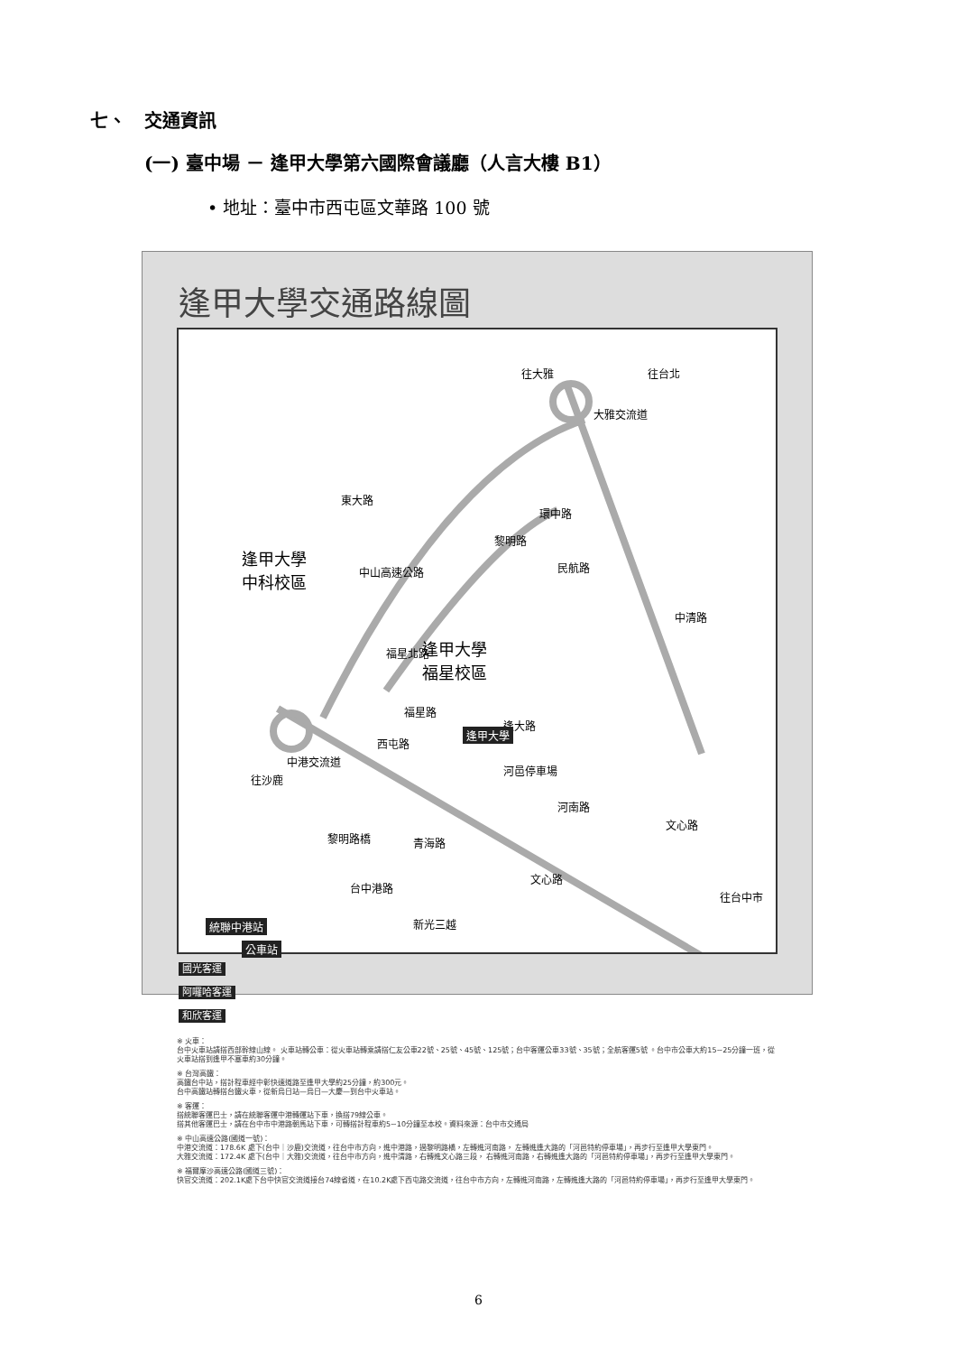七、　交通資訊
(一) 臺中場 － 逢甲大學第六國際會議廳（人言大樓 B1）
• 地址：臺中市西屯區文華路 100 號
逢甲大學交通路線圖
往大雅 往台北
大雅交流道
環中路
黎明路
民航路
逢甲大學
中科校區
東大路
中山高速公路
逢甲大學
福星校區
福星北路
福星路
逢大路
逢甲大學
河邑停車場
中清路
中港交流道
往沙鹿
西屯路
河南路
文心路
文心路
往台中市
青海路 黎明路橋
台中港路
新光三越 統聯中港站
公車站
國光客運
阿囉哈客運
和欣客運
※ 火車：
台中火車站請搭西部幹線山線。 火車站轉公車：從火車站轉乘請搭仁友公車22號、25號、45號、125號；台中客運公車33號、35號；全航客運5號 。台中市公車大約15~25分鐘一班，從火車站搭到逢甲不塞車約30分鐘。
※ 台灣高鐵：
高鐵台中站，搭計程車經中彰快速道路至逢甲大學約25分鐘，約300元。
台中高鐵站轉搭台鐵火車，從新烏日站—烏日—大慶—到台中火車站。
※ 客運：
搭統聯客運巴士，請在統聯客運中港轉運站下車，換搭79線公車。
搭其他客運巴士，請在台中市中港路朝馬站下車，可轉搭計程車約5~10分鐘至本校。資料來源：台中市交通局
※ 中山高速公路(國道一號)：
中港交流道：178.6K 處下(台中｜沙鹿)交流道，往台中市方向，進中港路，過黎明路橋，左轉進河南路， 左轉進逢大路的「河邑特約停車場」，再步行至逢甲大學東門。
大雅交流道：172.4K 處下(台中｜大雅)交流道，往台中市方向，進中清路，右轉進文心路三段， 右轉進河南路，右轉進逢大路的「河邑特約停車場」，再步行至逢甲大學東門。
※ 福爾摩沙高速公路(國道三號)：
快官交流道：202.1K處下台中快官交流道接台74線省道，在10.2K處下西屯路交流道，往台中市方向，左轉進河南路，左轉進逢大路的「河邑特約停車場」，再步行至逢甲大學東門。
6